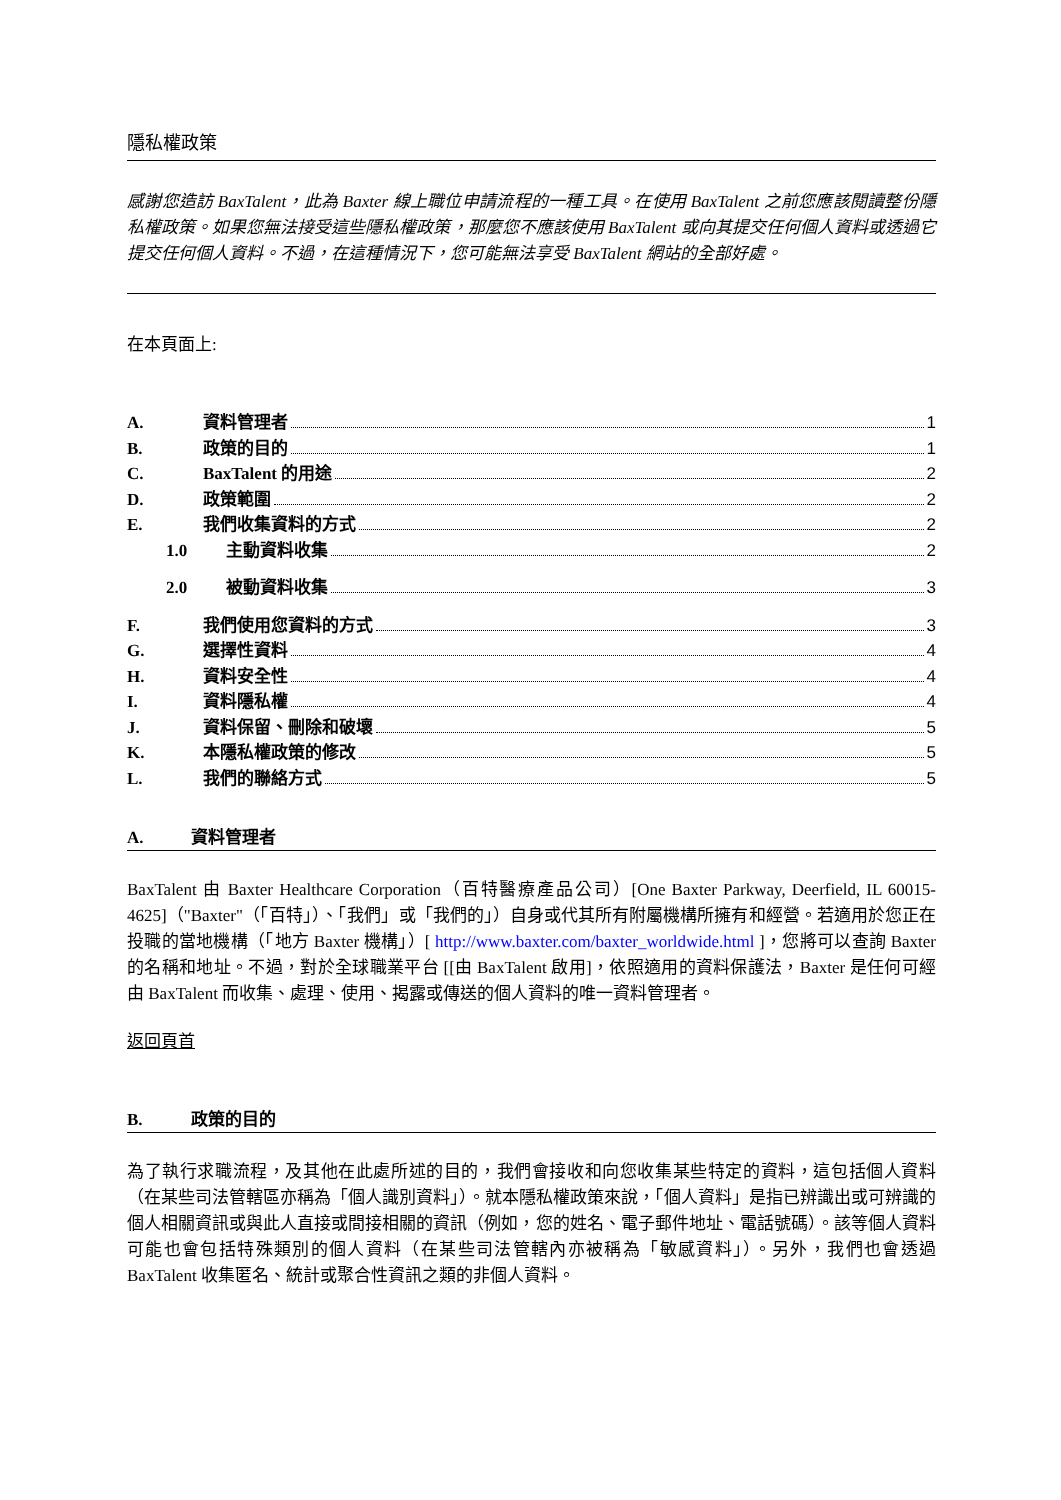隱私權政策
感謝您造訪 BaxTalent，此為 Baxter 線上職位申請流程的一種工具。在使用 BaxTalent 之前您應該閱讀整份隱私權政策。如果您無法接受這些隱私權政策，那麼您不應該使用 BaxTalent 或向其提交任何個人資料或透過它提交任何個人資料。不過，在這種情況下，您可能無法享受 BaxTalent 網站的全部好處。
在本頁面上:
A. 資料管理者 1
B. 政策的目的 1
C. BaxTalent 的用途 2
D. 政策範圍 2
E. 我們收集資料的方式 2
1.0 主動資料收集 2
2.0 被動資料收集 3
F. 我們使用您資料的方式 3
G. 選擇性資料 4
H. 資料安全性 4
I. 資料隱私權 4
J. 資料保留、刪除和破壞 5
K. 本隱私權政策的修改 5
L. 我們的聯絡方式 5
A. 資料管理者
BaxTalent 由 Baxter Healthcare Corporation（百特醫療產品公司）[One Baxter Parkway, Deerfield, IL 60015-4625]（"Baxter"（「百特」）、「我們」或「我們的」）自身或代其所有附屬機構所擁有和經營。若適用於您正在投職的當地機構（「地方 Baxter 機構」）[ http://www.baxter.com/baxter_worldwide.html ]，您將可以查詢 Baxter 的名稱和地址。不過，對於全球職業平台 [[由 BaxTalent 啟用]，依照適用的資料保護法，Baxter 是任何可經由 BaxTalent 而收集、處理、使用、揭露或傳送的個人資料的唯一資料管理者。
返回頁首
B. 政策的目的
為了執行求職流程，及其他在此處所述的目的，我們會接收和向您收集某些特定的資料，這包括個人資料（在某些司法管轄區亦稱為「個人識別資料」）。就本隱私權政策來說，「個人資料」是指已辨識出或可辨識的個人相關資訊或與此人直接或間接相關的資訊（例如，您的姓名、電子郵件地址、電話號碼）。該等個人資料可能也會包括特殊類別的個人資料（在某些司法管轄內亦被稱為「敏感資料」）。另外，我們也會透過 BaxTalent 收集匿名、統計或聚合性資訊之類的非個人資料。